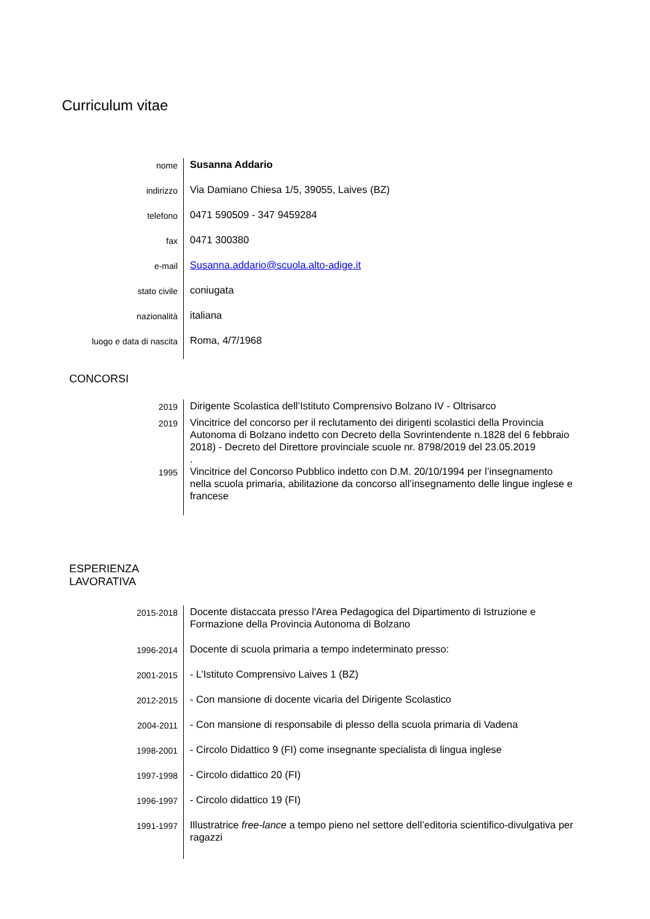Curriculum vitae
| nome | Susanna Addario |
| indirizzo | Via Damiano Chiesa 1/5, 39055, Laives (BZ) |
| telefono | 0471 590509 - 347 9459284 |
| fax | 0471 300380 |
| e-mail | Susanna.addario@scuola.alto-adige.it |
| stato civile | coniugata |
| nazionalità | italiana |
| luogo e data di nascita | Roma, 4/7/1968 |
CONCORSI
| 2019 | Dirigente Scolastica dell’Istituto Comprensivo Bolzano IV - Oltrisarco |
| 2019 | Vincitrice del concorso per il reclutamento dei dirigenti scolastici della Provincia Autonoma di Bolzano indetto con Decreto della Sovrintendente n.1828 del 6 febbraio 2018) - Decreto del Direttore provinciale scuole nr. 8798/2019 del 23.05.2019 . |
| 1995 | Vincitrice del Concorso Pubblico indetto con D.M. 20/10/1994 per l’insegnamento nella scuola primaria, abilitazione da concorso all’insegnamento delle lingue inglese e francese |
ESPERIENZA
LAVORATIVA
| 2015-2018 | Docente distaccata presso l'Area Pedagogica del Dipartimento di Istruzione e Formazione della Provincia Autonoma di Bolzano |
| 1996-2014 | Docente di scuola primaria a tempo indeterminato presso: |
| 2001-2015 | - L’Istituto Comprensivo Laives 1 (BZ) |
| 2012-2015 | - Con mansione di docente vicaria del Dirigente Scolastico |
| 2004-2011 | - Con mansione di responsabile di plesso della scuola primaria di Vadena |
| 1998-2001 | - Circolo Didattico 9 (FI) come insegnante specialista di lingua inglese |
| 1997-1998 | - Circolo didattico 20 (FI) |
| 1996-1997 | - Circolo didattico 19 (FI) |
| 1991-1997 | Illustratrice free-lance a tempo pieno nel settore dell’editoria scientifico-divulgativa per ragazzi |